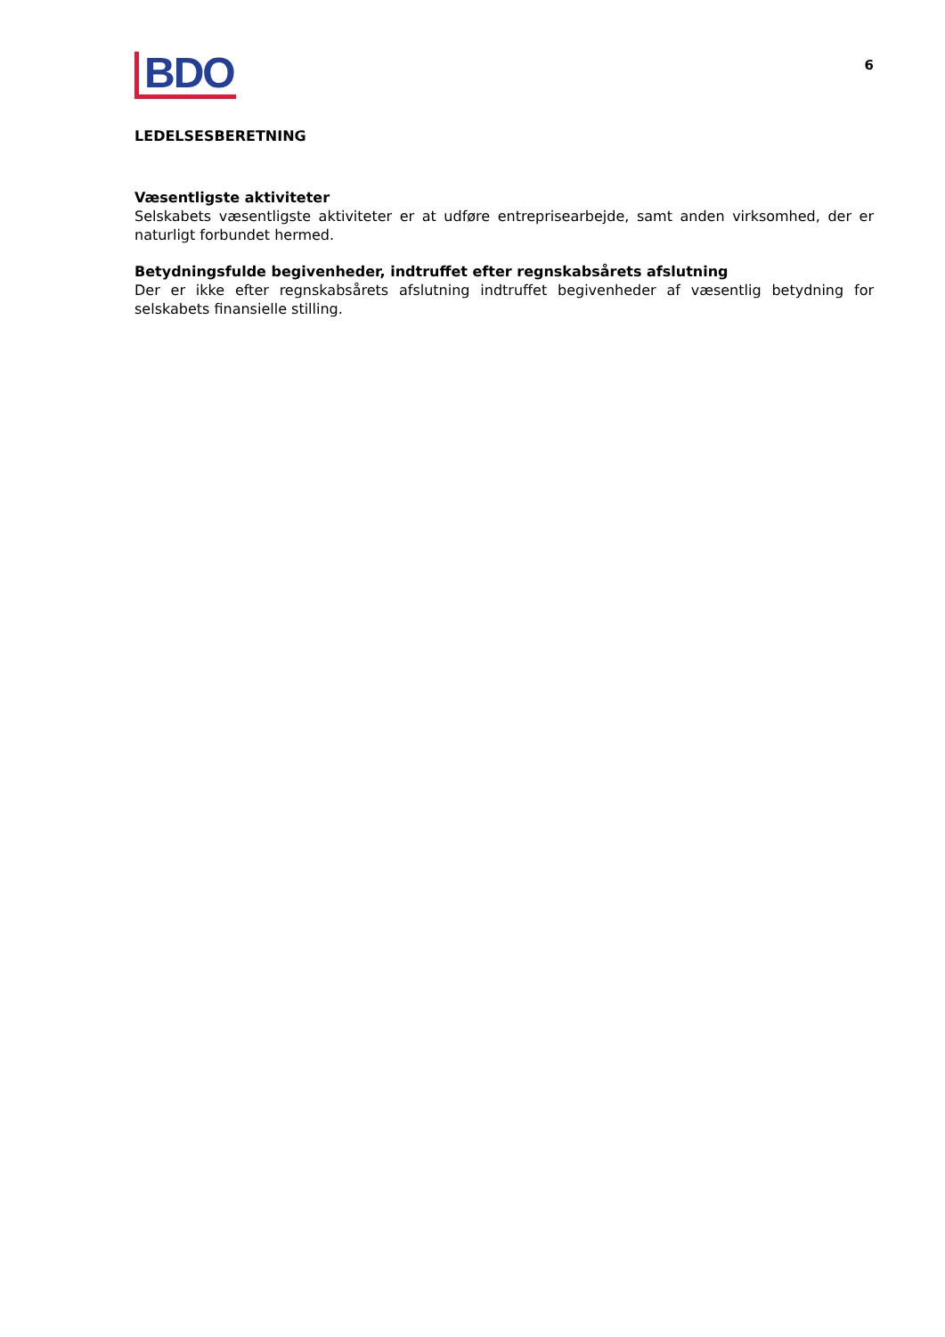BDO
6
LEDELSESBERETNING
Væsentligste aktiviteter
Selskabets væsentligste aktiviteter er at udføre entreprisearbejde, samt anden virksomhed, der er naturligt forbundet hermed.
Betydningsfulde begivenheder, indtruffet efter regnskabsårets afslutning
Der er ikke efter regnskabsårets afslutning indtruffet begivenheder af væsentlig betydning for selskabets finansielle stilling.